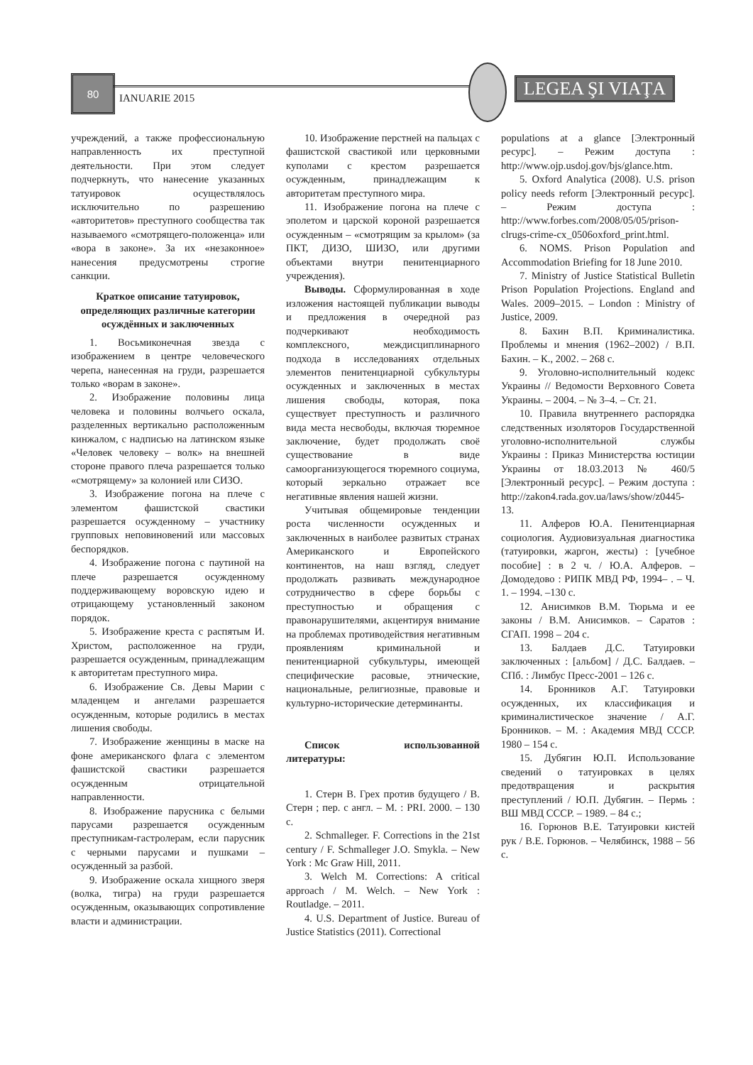80
IANUARIE 2015
LEGEA ŞI VIAŢA
учреждений, а также профессиональную направленность их преступной деятельности. При этом следует подчеркнуть, что нанесение указанных татуировок осуществлялось исключительно по разрешению «авторитетов» преступного сообщества так называемого «смотрящего-положенца» или «вора в законе». За их «незаконное» нанесения предусмотрены строгие санкции.
Краткое описание татуировок, определяющих различные категории осуждённых и заключенных
1. Восьмиконечная звезда с изображением в центре человеческого черепа, нанесенная на груди, разрешается только «ворам в законе».
2. Изображение половины лица человека и половины волчьего оскала, разделенных вертикально расположенным кинжалом, с надписью на латинском языке «Человек человеку – волк» на внешней стороне правого плеча разрешается только «смотрящему» за колонией или СИЗО.
3. Изображение погона на плече с элементом фашистской свастики разрешается осужденному – участнику групповых неповиновений или массовых беспорядков.
4. Изображение погона с паутиной на плече разрешается осужденному поддерживающему воровскую идею и отрицающему установленный законом порядок.
5. Изображение креста с распятым И. Христом, расположенное на груди, разрешается осужденным, принадлежащим к авторитетам преступного мира.
6. Изображение Св. Девы Марии с младенцем и ангелами разрешается осужденным, которые родились в местах лишения свободы.
7. Изображение женщины в маске на фоне американского флага с элементом фашистской свастики разрешается осужденным отрицательной направленности.
8. Изображение парусника с белыми парусами разрешается осужденным преступникам-гастролерам, если парусник с черными парусами и пушками – осужденный за разбой.
9. Изображение оскала хищного зверя (волка, тигра) на груди разрешается осужденным, оказывающих сопротивление власти и администрации.
10. Изображение перстней на пальцах с фашистской свастикой или церковными куполами с крестом разрешается осужденным, принадлежащим к авторитетам преступного мира.
11. Изображение погона на плече с эполетом и царской короной разрешается осужденным – «смотрящим за крылом» (за ПКТ, ДИЗО, ШИЗО, или другими объектами внутри пенитенциарного учреждения).
Выводы. Сформулированная в ходе изложения настоящей публикации выводы и предложения в очередной раз подчеркивают необходимость комплексного, междисциплинарного подхода в исследованиях отдельных элементов пенитенциарной субкультуры осужденных и заключенных в местах лишения свободы, которая, пока существует преступность и различного вида места несвободы, включая тюремное заключение, будет продолжать своё существование в виде самоорганизующегося тюремного социума, который зеркально отражает все негативные явления нашей жизни.
Учитывая общемировые тенденции роста численности осужденных и заключенных в наиболее развитых странах Американского и Европейского континентов, на наш взгляд, следует продолжать развивать международное сотрудничество в сфере борьбы с преступностью и обращения с правонарушителями, акцентируя внимание на проблемах противодействия негативным проявлениям криминальной и пенитенциарной субкультуры, имеющей специфические расовые, этнические, национальные, религиозные, правовые и культурно-исторические детерминанты.
Список использованной литературы:
1. Стерн В. Грех против будущего / В. Стерн ; пер. с англ. – М. : PRI. 2000. – 130 с.
2. Schmalleger. F. Corrections in the 21st century / F. Schmalleger J.O. Smykla. – New York : Mc Graw Hill, 2011.
3. Welch M. Corrections: A critical approach / M. Welch. – New York : Routladge. – 2011.
4. U.S. Department of Justice. Bureau of Justice Statistics (2011). Correctional
populations at a glance [Электронный ресурс]. – Режим доступа : http://www.ojp.usdoj.gov/bjs/glance.htm.
5. Oxford Analytica (2008). U.S. prison policy needs reform [Электронный ресурс]. – Режим доступа : http://www.forbes.com/2008/05/05/prison-clrugs-crime-cx_0506oxford_print.html.
6. NOMS. Prison Population and Accommodation Briefing for 18 June 2010.
7. Ministry of Justice Statistical Bulletin Prison Population Projections. England and Wales. 2009–2015. – London : Ministry of Justice, 2009.
8. Бахин В.П. Криминалистика. Проблемы и мнения (1962–2002) / В.П. Бахин. – К., 2002. – 268 с.
9. Уголовно-исполнительный кодекс Украины // Ведомости Верховного Совета Украины. – 2004. – № 3–4. – Ст. 21.
10. Правила внутреннего распорядка следственных изоляторов Государственной уголовно-исполнительной службы Украины : Приказ Министерства юстиции Украины от 18.03.2013 № 460/5 [Электронный ресурс]. – Режим доступа : http://zakon4.rada.gov.ua/laws/show/z0445-13.
11. Алферов Ю.А. Пенитенциарная социология. Аудиовизуальная диагностика (татуировки, жаргон, жесты) : [учебное пособие] : в 2 ч. / Ю.А. Алферов. – Домодедово : РИПК МВД РФ, 1994– . – Ч. 1. – 1994. –130 с.
12. Анисимков В.М. Тюрьма и ее законы / В.М. Анисимков. – Саратов : СГАП. 1998 – 204 с.
13. Балдаев Д.С. Татуировки заключенных : [альбом] / Д.С. Балдаев. – СПб. : Лимбус Пресс-2001 – 126 с.
14. Бронников А.Г. Татуировки осужденных, их классификация и криминалистическое значение / А.Г. Бронников. – М. : Академия МВД СССР. 1980 – 154 с.
15. Дубягин Ю.П. Использование сведений о татуировках в целях предотвращения и раскрытия преступлений / Ю.П. Дубягин. – Пермь : ВШ МВД СССР. – 1989. – 84 с.;
16. Горюнов В.Е. Татуировки кистей рук / В.Е. Горюнов. – Челябинск, 1988 – 56 с.